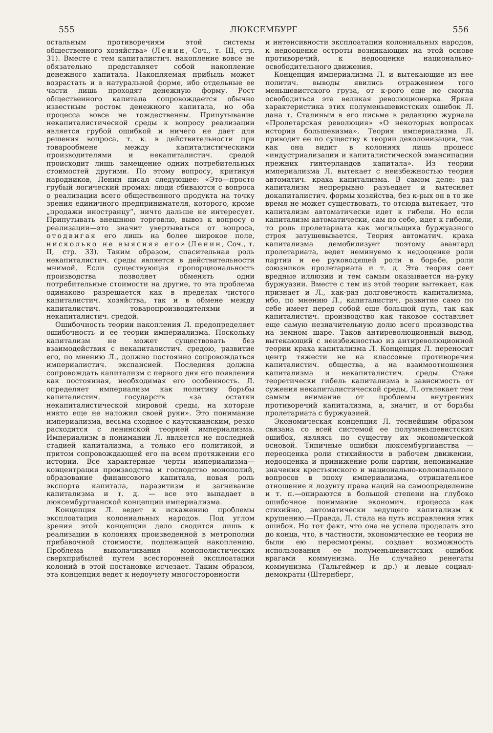555 ЛЮКСЕМБУРГ 556
остальным противоречиям этой системы общественного хозяйства» (Ленин, Соч., т. III, стр. 31). Вместе с тем капиталистич. накопление вовсе не обязательно представляет собой накопление денежного капитала. Накопляемая прибыль может возрастать и в натуральной форме, ибо отдельные ее части лишь проходят денежную форму. Рост общественного капитала сопровождается обычно известным ростом денежного капитала, но оба процесса вовсе не тождественны. Припутывание некапиталистической среды к вопросу реализации является грубой ошибкой и ничего не дает для решения вопроса, т. к. в действительности при товарообмене между капиталистическими производителями и некапиталистич. средой происходит лишь замещение одних потребительных стоимостей другими. По этому вопросу, критикуя народников, Ленин писал следующее: «Это—просто грубый логический промах: люди сбиваются с вопроса о реализации всего общественного продукта на точку зрения единичного предпринимателя, которого, кроме „продажи иностранцу“, ничто дальше не интересует. Припутывать внешнюю торговлю, вывоз к вопросу о реализации—это значит увертываться от вопроса, отодвигая его лишь на более широкое поле, нисколько не выясняя его» (Ленин, Соч., т. II, стр. 33). Таким образом, спасительная роль некапиталистич. среды является в действительности мнимой. Если существующая пропорциональность производства позволяет обменять одни потребительные стоимости на другие, то эта проблема одинаково разрешается как в пределах чистого капиталистич. хозяйства, так и в обмене между капиталистич. товаропроизводителями и некапиталистич. средой.
Ошибочность теории накопления Л. предопределяет ошибочность и ее теории империализма. Поскольку капитализм не может существовать без взаимодействия с некапиталистич. средою, развитие его, по мнению Л., должно постоянно сопровождаться империалистич. экспансией. Последняя должна сопровождать капитализм с первого дня его появления как постоянная, необходимая его особенность. Л. определяет империализм как политику борьбы капиталистич. государств «за остатки некапиталистической мировой среды, на которые никто еще не наложил своей руки». Это понимание империализма, весьма сходное с каутскианским, резко расходится с ленинской теорией империализма. Империализм в понимании Л. является не последней стадией капитализма, а только его политикой, и притом сопровождающей его на всем протяжении его истории. Все характерные черты империализма—концентрация производства и господство монополий, образование финансового капитала, новая роль экспорта капитала, паразитизм и загнивание капитализма и т. д. — все это выпадает в люксембургианской концепции империализма.
Концепция Л. ведет к искажению проблемы эксплоатации колониальных народов. Под углом зрения этой концепции дело сводится лишь к реализации в колониях произведенной в метрополии прибавочной стоимости, подлежащей накоплению. Проблема выколачивания монополистических сверхприбылей путем всесторонней эксплоатации колоний в этой постановке исчезает. Таким образом, эта концепция ведет к недоучету многосторонности
и интенсивности эксплоатации колониальных народов, к недооценке остроты возникающих на этой основе противоречий, к недооценке национально-освободительного движения.
Концепция империализма Л. и вытекающие из нее политич. выводы явились отражением того меньшевистского груза, от к-рого еще не смогла освободиться эта великая революционерка. Яркая характеристика этих полуменьшевистских ошибок Л. дана т. Сталиным в его письме в редакцию журнала «Пролетарская революция» «О некоторых вопросах истории большевизма». Теория империализма Л. приводит ее по существу к теории деколонизации, так как она видит в колониях лишь процесс «индустриализации и капиталистической эмансипации прежних гинтерландов капитала». Из теории империализма Л. вытекает с неизбежностью теория автоматич. краха капитализма. В самом деле: раз капитализм непрерывно разъедает и вытесняет докапиталистич. формы хозяйства, без к-рых он в то же время не может существовать, то отсюда вытекает, что капитализм автоматически идет к гибели. Но если капитализм автоматически, сам по себе, идет к гибели, то роль пролетариата как могильщика буржуазного строя затушевывается. Теория автоматич. краха капитализма демобилизует поэтому авангард пролетариата, ведет неминуемо к недооценке роли партии и ее руководящей роли в борьбе, роли союзников пролетариата и т. д. Эта теория сеет вредные иллюзии и тем самым оказывается на-руку буржуазии. Вместе с тем из этой теории вытекает, как признает и Л., как-раз долговечность капитализма, ибо, по мнению Л., капиталистич. развитие само по себе имеет перед собой еще большой путь, так как капиталистич. производство как таковое составляет еще самую незначительную долю всего производства на земном шаре. Таков антиреволюционный вывод, вытекающий с неизбежностью из антиреволюционной теории краха капитализма Л. Концепция Л. переносит центр тяжести не на классовые противоречия капиталистич. общества, а на взаимоотношения капитализма и некапиталистич. среды. Ставя теоретически гибель капитализма в зависимость от сужения некапиталистической среды, Л. отвлекает тем самым внимание от проблемы внутренних противоречий капитализма, а, значит, и от борьбы пролетариата с буржуазией.
Экономическая концепция Л. теснейшим образом связана со всей системой ее полуменьшевистских ошибок, являясь по существу их экономической основой. Типичные ошибки люксембургианства — переоценка роли стихийности в рабочем движении, недооценка и принижение роли партии, непонимание значения крестьянского и национально-колониального вопросов в эпоху империализма, отрицательное отношение к лозунгу права наций на самоопределение и т. п.—опираются в большой степени на глубоко ошибочное понимание экономич. процесса как стихийно, автоматически ведущего капитализм к крушению.—Правда, Л. стала на путь исправления этих ошибок. Но тот факт, что она не успела проделать это до конца, что, в частности, экономические ее теории не были ею пересмотрены, создает возможность использования ее полуменьшевистских ошибок врагами коммунизма. Не случайно ренегаты коммунизма (Тальгеймер и др.) и левые социал-демократы (Штернберг,